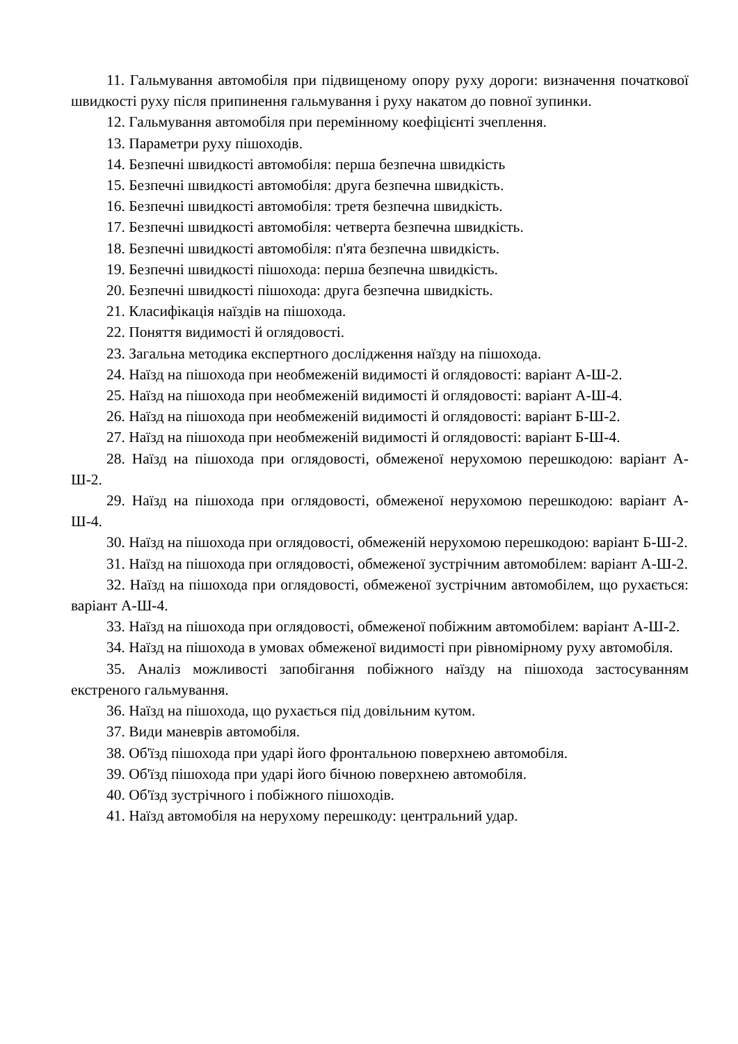11. Гальмування автомобіля при підвищеному опору руху дороги: визначення початкової швидкості руху після припинення гальмування і руху накатом до повної зупинки.
12. Гальмування автомобіля при перемінному коефіцієнті зчеплення.
13. Параметри руху пішоходів.
14. Безпечні швидкості автомобіля: перша безпечна швидкість
15. Безпечні швидкості автомобіля: друга безпечна швидкість.
16. Безпечні швидкості автомобіля: третя безпечна швидкість.
17. Безпечні швидкості автомобіля: четверта безпечна швидкість.
18. Безпечні швидкості автомобіля: п'ята безпечна швидкість.
19. Безпечні швидкості пішохода: перша безпечна швидкість.
20. Безпечні швидкості пішохода: друга безпечна швидкість.
21. Класифікація наїздів на пішохода.
22. Поняття видимості й оглядовості.
23. Загальна методика експертного дослідження наїзду на пішохода.
24. Наїзд на пішохода при необмеженій видимості й оглядовості: варіант А-Ш-2.
25. Наїзд на пішохода при необмеженій видимості й оглядовості: варіант А-Ш-4.
26. Наїзд на пішохода при необмеженій видимості й оглядовості: варіант Б-Ш-2.
27. Наїзд на пішохода при необмеженій видимості й оглядовості: варіант Б-Ш-4.
28. Наїзд на пішохода при оглядовості, обмеженої нерухомою перешкодою: варіант А-Ш-2.
29. Наїзд на пішохода при оглядовості, обмеженої нерухомою перешкодою: варіант А-Ш-4.
30. Наїзд на пішохода при оглядовості, обмеженій нерухомою перешкодою: варіант Б-Ш-2.
31. Наїзд на пішохода при оглядовості, обмеженої зустрічним автомобілем: варіант А-Ш-2.
32. Наїзд на пішохода при оглядовості, обмеженої зустрічним автомобілем, що рухається: варіант А-Ш-4.
33. Наїзд на пішохода при оглядовості, обмеженої побіжним автомобілем: варіант А-Ш-2.
34. Наїзд на пішохода в умовах обмеженої видимості при рівномірному руху автомобіля.
35. Аналіз можливості запобігання побіжного наїзду на пішохода застосуванням екстреного гальмування.
36. Наїзд на пішохода, що рухається під довільним кутом.
37. Види маневрів автомобіля.
38. Об'їзд пішохода при ударі його фронтальною поверхнею автомобіля.
39. Об'їзд пішохода при ударі його бічною поверхнею автомобіля.
40. Об'їзд зустрічного і побіжного пішоходів.
41. Наїзд автомобіля на нерухому перешкоду: центральний удар.